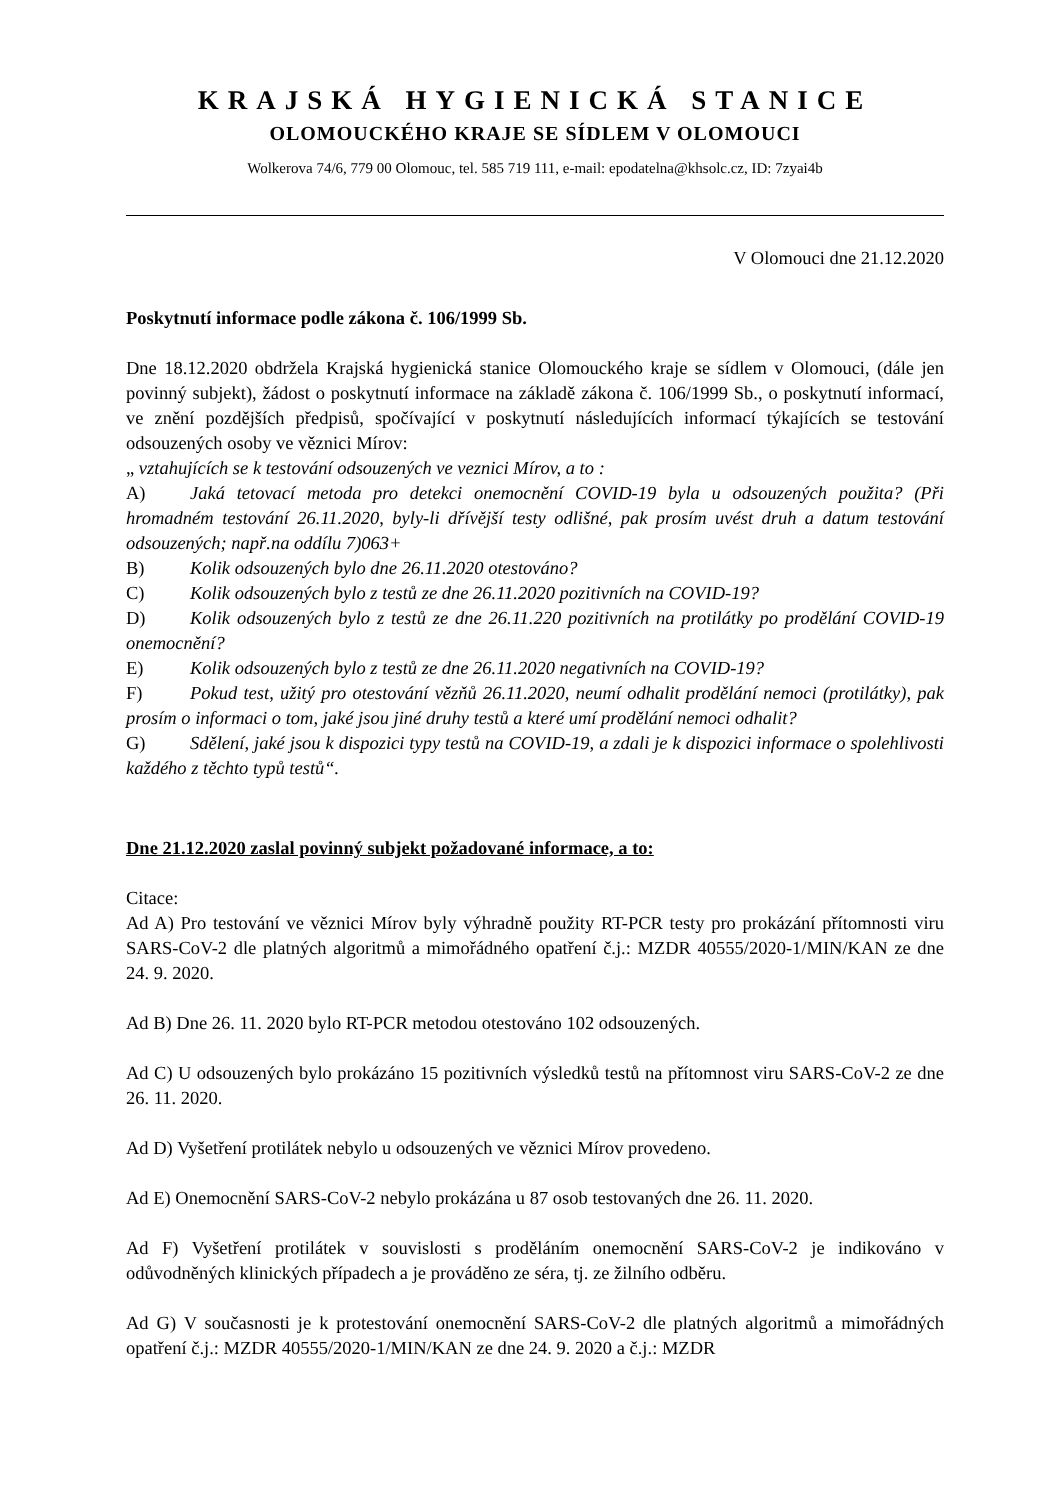KRAJSKÁ HYGIENICKÁ STANICE
OLOMOUCKÉHO KRAJE SE SÍDLEM V OLOMOUCI
Wolkerova 74/6, 779 00 Olomouc, tel. 585 719 111, e-mail: epodatelna@khsolc.cz, ID: 7zyai4b
V Olomouci dne 21.12.2020
Poskytnutí informace podle zákona č. 106/1999 Sb.
Dne 18.12.2020 obdržela Krajská hygienická stanice Olomouckého kraje se sídlem v Olomouci, (dále jen povinný subjekt), žádost o poskytnutí informace na základě zákona č. 106/1999 Sb., o poskytnutí informací, ve znění pozdějších předpisů, spočívající v poskytnutí následujících informací týkajících se testování odsouzených osoby ve věznici Mírov:
„ vztahujících se k testování odsouzených ve veznici Mírov, a to :
A) Jaká tetovací metoda pro detekci onemocnění COVID-19 byla u odsouzených použita? (Při hromadném testování 26.11.2020, byly-li dřívější testy odlišné, pak prosím uvést druh a datum testování odsouzených; např.na oddílu 7)063+
B) Kolik odsouzených bylo dne 26.11.2020 otestováno?
C) Kolik odsouzených bylo z testů ze dne 26.11.2020 pozitivních na COVID-19?
D) Kolik odsouzených bylo z testů ze dne 26.11.220 pozitivních na protilátky po prodělání COVID-19 onemocnění?
E) Kolik odsouzených bylo z testů ze dne 26.11.2020 negativních na COVID-19?
F) Pokud test, užitý pro otestování vězňů 26.11.2020, neumí odhalit prodělání nemoci (protilátky), pak prosím o informaci o tom, jaké jsou jiné druhy testů a které umí prodělání nemoci odhalit?
G) Sdělení, jaké jsou k dispozici typy testů na COVID-19, a zdali je k dispozici informace o spolehlivosti každého z těchto typů testů“.
Dne 21.12.2020 zaslal povinný subjekt požadované informace, a to:
Citace:
Ad A) Pro testování ve věznici Mírov byly výhradně použity RT-PCR testy pro prokázání přítomnosti viru SARS-CoV-2 dle platných algoritmů a mimořádného opatření č.j.: MZDR 40555/2020-1/MIN/KAN ze dne 24. 9. 2020.
Ad B) Dne 26. 11. 2020 bylo RT-PCR metodou otestováno 102 odsouzených.
Ad C) U odsouzených bylo prokázáno 15 pozitivních výsledků testů na přítomnost viru SARS-CoV-2 ze dne 26. 11. 2020.
Ad D) Vyšetření protilátek nebylo u odsouzených ve věznici Mírov provedeno.
Ad E) Onemocnění SARS-CoV-2 nebylo prokázána u 87 osob testovaných dne 26. 11. 2020.
Ad F) Vyšetření protilátek v souvislosti s proděláním onemocnění SARS-CoV-2 je indikováno v odůvodněných klinických případech a je prováděno ze séra, tj. ze žilního odběru.
Ad G) V současnosti je k protestování onemocnění SARS-CoV-2 dle platných algoritmů a mimořádných opatření č.j.: MZDR 40555/2020-1/MIN/KAN ze dne 24. 9. 2020 a č.j.: MZDR